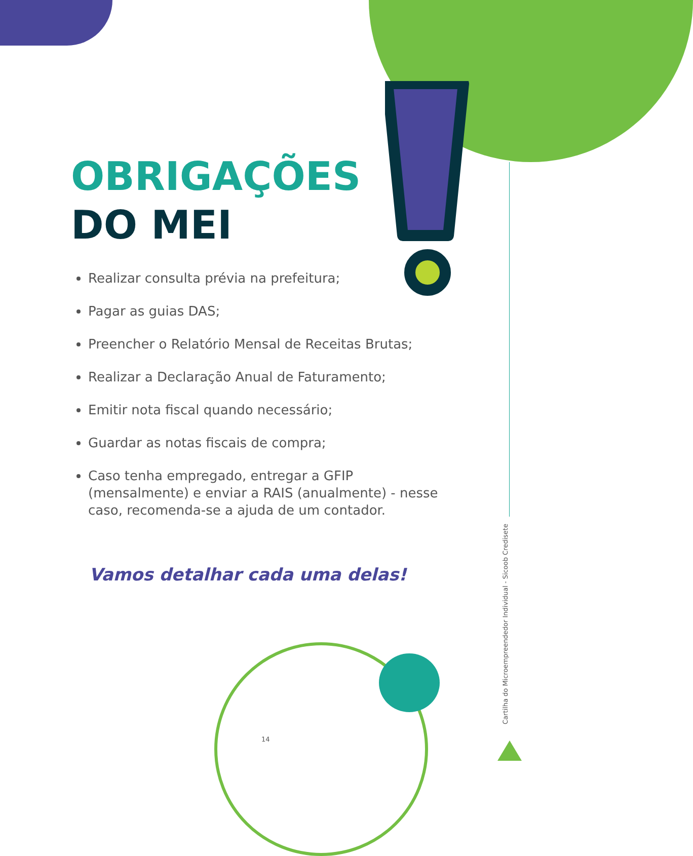OBRIGAÇÕES
DO MEI
Realizar consulta prévia na prefeitura;
Pagar as guias DAS;
Preencher o Relatório Mensal de Receitas Brutas;
Realizar a Declaração Anual de Faturamento;
Emitir nota fiscal quando necessário;
Guardar as notas fiscais de compra;
Caso tenha empregado, entregar a GFIP (mensalmente) e enviar a RAIS (anualmente) - nesse caso, recomenda-se a ajuda de um contador.
Vamos detalhar cada uma delas!
14
Cartilha do Microempreendedor Individual - Sicoob Credisete